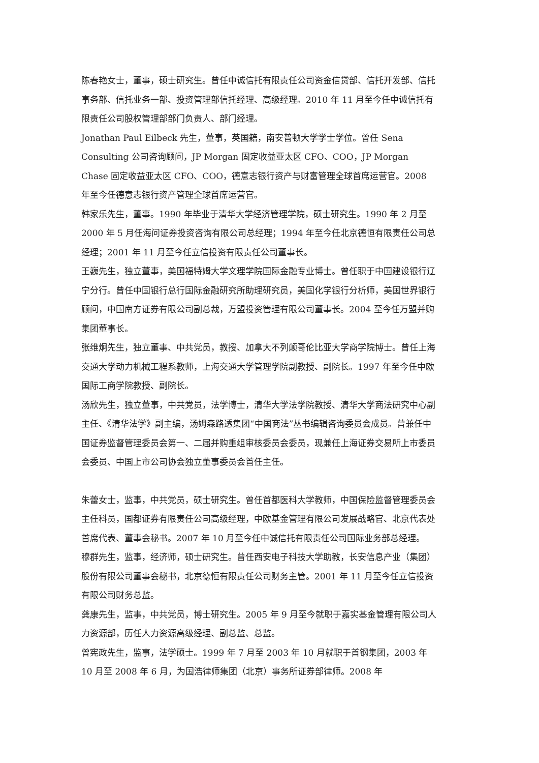陈春艳女士，董事，硕士研究生。曾任中诚信托有限责任公司资金信贷部、信托开发部、信托事务部、信托业务一部、投资管理部信托经理、高级经理。2010 年 11 月至今任中诚信托有限责任公司股权管理部部门负责人、部门经理。
Jonathan Paul Eilbeck 先生，董事，英国籍，南安普顿大学学士学位。曾任 Sena Consulting 公司咨询顾问，JP Morgan 固定收益亚太区 CFO、COO，JP Morgan Chase 固定收益亚太区 CFO、COO，德意志银行资产与财富管理全球首席运营官。2008 年至今任德意志银行资产管理全球首席运营官。
韩家乐先生，董事。1990 年毕业于清华大学经济管理学院，硕士研究生。1990 年 2 月至 2000 年 5 月任海问证券投资咨询有限公司总经理；1994 年至今任北京德恒有限责任公司总经理；2001 年 11 月至今任立信投资有限责任公司董事长。
王巍先生，独立董事，美国福特姆大学文理学院国际金融专业博士。曾任职于中国建设银行辽宁分行。曾任中国银行总行国际金融研究所助理研究员，美国化学银行分析师，美国世界银行顾问，中国南方证券有限公司副总裁，万盟投资管理有限公司董事长。2004 至今任万盟并购集团董事长。
张维炯先生，独立董事、中共党员，教授、加拿大不列颠哥伦比亚大学商学院博士。曾任上海交通大学动力机械工程系教师，上海交通大学管理学院副教授、副院长。1997 年至今任中欧国际工商学院教授、副院长。
汤欣先生，独立董事，中共党员，法学博士，清华大学法学院教授、清华大学商法研究中心副主任、《清华法学》副主编，汤姆森路透集团“中国商法”丛书编辑咨询委员会成员。曾兼任中国证券监督管理委员会第一、二届并购重组审核委员会委员，现兼任上海证券交易所上市委员会委员、中国上市公司协会独立董事委员会首任主任。
朱蕾女士，监事，中共党员，硕士研究生。曾任首都医科大学教师，中国保险监督管理委员会主任科员，国都证券有限责任公司高级经理，中欧基金管理有限公司发展战略官、北京代表处首席代表、董事会秘书。2007 年 10 月至今任中诚信托有限责任公司国际业务部总经理。
穆群先生，监事，经济师，硕士研究生。曾任西安电子科技大学助教，长安信息产业（集团）股份有限公司董事会秘书，北京德恒有限责任公司财务主管。2001 年 11 月至今任立信投资有限公司财务总监。
龚康先生，监事，中共党员，博士研究生。2005 年 9 月至今就职于嘉实基金管理有限公司人力资源部，历任人力资源高级经理、副总监、总监。
曾宪政先生，监事，法学硕士。1999 年 7 月至 2003 年 10 月就职于首钢集团，2003 年 10 月至 2008 年 6 月，为国浩律师集团（北京）事务所证券部律师。2008 年